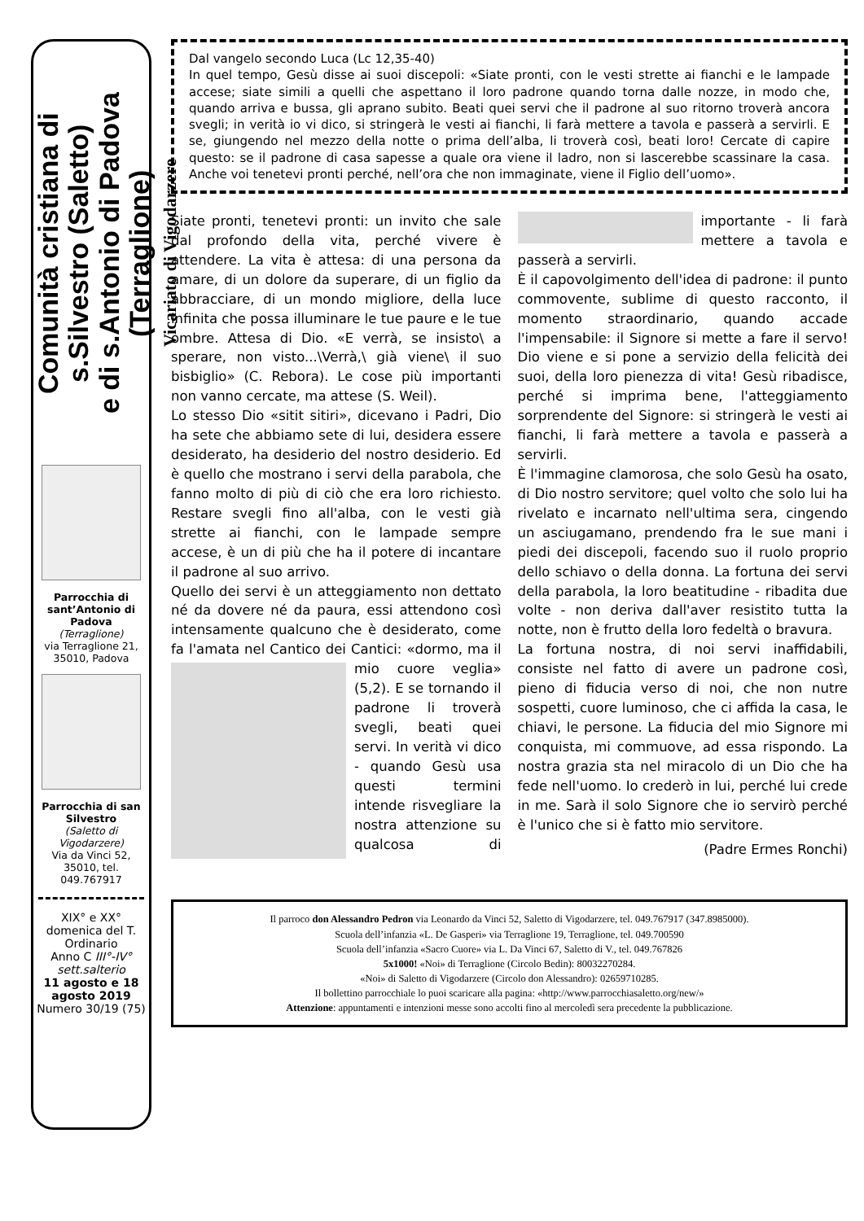Comunità cristiana di s.Silvestro (Saletto)
e di s.Antonio di Padova (Terraglione)
Vicariato di Vigodarzere
Parrocchia di sant’Antonio di Padova
(Terraglione)
via Terraglione 21, 35010, Padova
Parrocchia di san Silvestro
(Saletto di Vigodarzere)
Via da Vinci 52, 35010, tel. 049.767917
XIX° e XX° domenica del T. Ordinario
Anno C III°-IV° sett.salterio
11 agosto e 18 agosto 2019
Numero 30/19 (75)
Dal vangelo secondo Luca (Lc 12,35-40)
In quel tempo, Gesù disse ai suoi discepoli: «Siate pronti, con le vesti strette ai fianchi e le lampade accese; siate simili a quelli che aspettano il loro padrone quando torna dalle nozze, in modo che, quando arriva e bussa, gli aprano subito. Beati quei servi che il padrone al suo ritorno troverà ancora svegli; in verità io vi dico, si stringerà le vesti ai fianchi, li farà mettere a tavola e passerà a servirli. E se, giungendo nel mezzo della notte o prima dell’alba, li troverà così, beati loro! Cercate di capire questo: se il padrone di casa sapesse a quale ora viene il ladro, non si lascerebbe scassinare la casa. Anche voi tenetevi pronti perché, nell’ora che non immaginate, viene il Figlio dell’uomo».
Siate pronti, tenetevi pronti: un invito che sale dal profondo della vita, perché vivere è attendere. La vita è attesa: di una persona da amare, di un dolore da superare, di un figlio da abbracciare, di un mondo migliore, della luce infinita che possa illuminare le tue paure e le tue ombre. Attesa di Dio. «E verrà, se insisto\ a sperare, non visto...\Verrà,\ già viene\ il suo bisbiglio» (C. Rebora). Le cose più importanti non vanno cercate, ma attese (S. Weil).
Lo stesso Dio «sitit sitiri», dicevano i Padri, Dio ha sete che abbiamo sete di lui, desidera essere desiderato, ha desiderio del nostro desiderio. Ed è quello che mostrano i servi della parabola, che fanno molto di più di ciò che era loro richiesto. Restare svegli fino all'alba, con le vesti già strette ai fianchi, con le lampade sempre accese, è un di più che ha il potere di incantare il padrone al suo arrivo.
Quello dei servi è un atteggiamento non dettato né da dovere né da paura, essi attendono così intensamente qualcuno che è desiderato, come fa l'amata nel Cantico dei Cantici: «dormo, ma il mio cuore
veglia» (5,2). E se tornando il padrone li troverà svegli, beati quei servi. In verità vi dico - quando Gesù usa questi termini intende risvegliare la nostra attenzione su qualcosa di importante - li farà mettere a tavola e passerà a servirli.
È il capovolgimento dell'idea di padrone: il punto commovente, sublime di questo racconto, il momento straordinario, quando accade l'impensabile: il Signore si mette a fare il servo! Dio viene e si pone a servizio della felicità dei suoi, della loro pienezza di vita! Gesù ribadisce, perché si imprima bene, l'atteggiamento sorprendente del Signore: si stringerà le vesti ai fianchi, li farà mettere a tavola e passerà a servirli.
È l'immagine clamorosa, che solo Gesù ha osato, di Dio nostro servitore; quel volto che solo lui ha rivelato e incarnato nell'ultima sera, cingendo un asciugamano, prendendo fra le sue mani i piedi dei discepoli, facendo suo il ruolo proprio dello schiavo o della donna. La fortuna dei servi della parabola, la loro beatitudine - ribadita due volte - non deriva dall'aver resistito tutta la notte, non è frutto della loro fedeltà o bravura.
La fortuna nostra, di noi servi inaffidabili, consiste nel fatto di avere un padrone così, pieno di fiducia verso di noi, che non nutre sospetti, cuore luminoso, che ci affida la casa, le chiavi, le persone. La fiducia del mio Signore mi conquista, mi commuove, ad essa rispondo. La nostra grazia sta nel miracolo di un Dio che ha fede nell'uomo. Io crederò in lui, perché lui crede in me. Sarà il solo Signore che io servirò perché è l'unico che si è fatto mio servitore.
(Padre Ermes Ronchi)
Il parroco don Alessandro Pedron via Leonardo da Vinci 52, Saletto di Vigodarzere, tel. 049.767917 (347.8985000).
Scuola dell’infanzia «L. De Gasperi» via Terraglione 19, Terraglione, tel. 049.700590
Scuola dell’infanzia «Sacro Cuore» via L. Da Vinci 67, Saletto di V., tel. 049.767826
5x1000! «Noi» di Terraglione (Circolo Bedin): 80032270284.
«Noi» di Saletto di Vigodarzere (Circolo don Alessandro): 02659710285.
Il bollettino parrocchiale lo puoi scaricare alla pagina: «http://www.parrocchiasaletto.org/new/»
Attenzione: appuntamenti e intenzioni messe sono accolti fino al mercoledì sera precedente la pubblicazione.